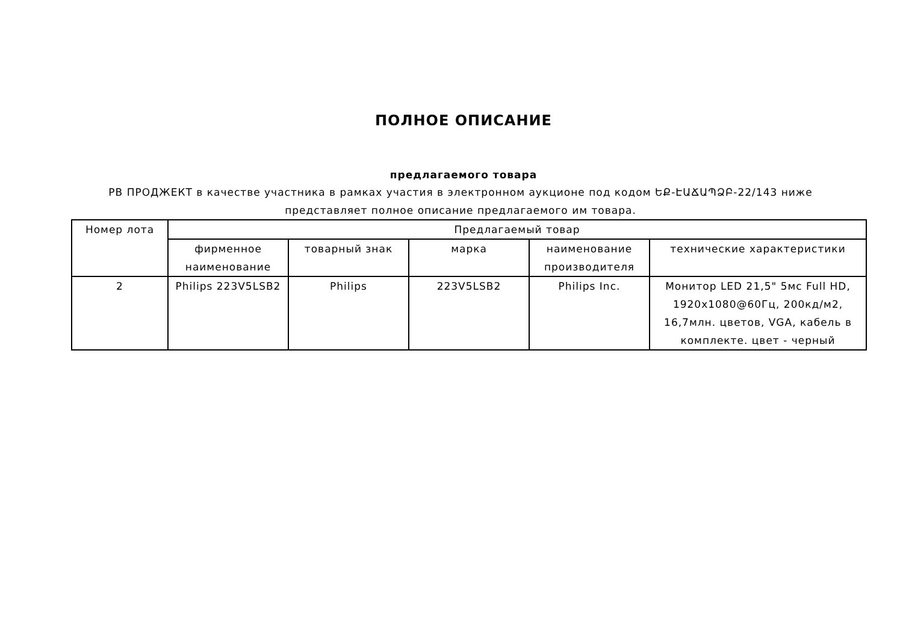ПОЛНОЕ ОПИСАНИЕ
предлагаемого товара
РВ ПРОДЖЕКТ в качестве участника в рамках участия в электронном аукционе под кодом ԵՔ-ԷԱՃԱՊՁԲ-22/143 ниже представляет полное описание предлагаемого им товара.
| Номер лота | Предлагаемый товар | | | | |
| --- | --- | --- | --- | --- | --- |
| | фирменное наименование | товарный знак | марка | наименование производителя | технические характеристики |
| 2 | Philips 223V5LSB2 | Philips | 223V5LSB2 | Philips Inc. | Монитор LED 21,5" 5мс Full HD, 1920x1080@60Гц, 200кд/м2, 16,7млн. цветов, VGA, кабель в комплекте. цвет - черный |